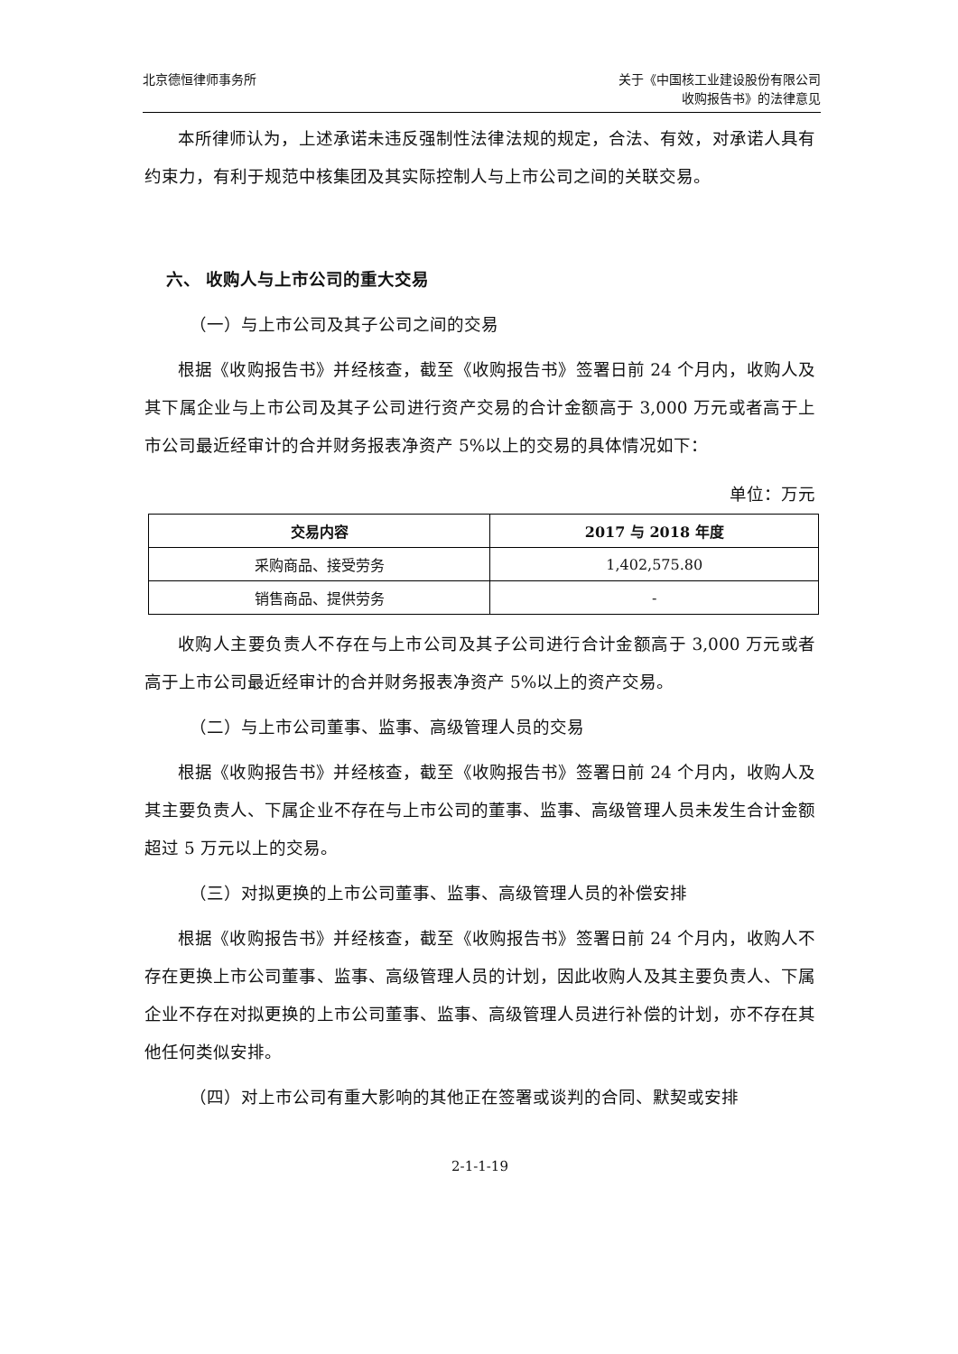北京德恒律师事务所 关于《中国核工业建设股份有限公司
收购报告书》的法律意见
本所律师认为，上述承诺未违反强制性法律法规的规定，合法、有效，对承诺人具有约束力，有利于规范中核集团及其实际控制人与上市公司之间的关联交易。
六、 收购人与上市公司的重大交易
（一）与上市公司及其子公司之间的交易
根据《收购报告书》并经核查，截至《收购报告书》签署日前 24 个月内，收购人及其下属企业与上市公司及其子公司进行资产交易的合计金额高于 3,000 万元或者高于上市公司最近经审计的合并财务报表净资产 5%以上的交易的具体情况如下：
单位：万元
| 交易内容 | 2017 与 2018 年度 |
| --- | --- |
| 采购商品、接受劳务 | 1,402,575.80 |
| 销售商品、提供劳务 | - |
收购人主要负责人不存在与上市公司及其子公司进行合计金额高于 3,000 万元或者高于上市公司最近经审计的合并财务报表净资产 5%以上的资产交易。
（二）与上市公司董事、监事、高级管理人员的交易
根据《收购报告书》并经核查，截至《收购报告书》签署日前 24 个月内，收购人及其主要负责人、下属企业不存在与上市公司的董事、监事、高级管理人员未发生合计金额超过 5 万元以上的交易。
（三）对拟更换的上市公司董事、监事、高级管理人员的补偿安排
根据《收购报告书》并经核查，截至《收购报告书》签署日前 24 个月内，收购人不存在更换上市公司董事、监事、高级管理人员的计划，因此收购人及其主要负责人、下属企业不存在对拟更换的上市公司董事、监事、高级管理人员进行补偿的计划，亦不存在其他任何类似安排。
（四）对上市公司有重大影响的其他正在签署或谈判的合同、默契或安排
2-1-1-19